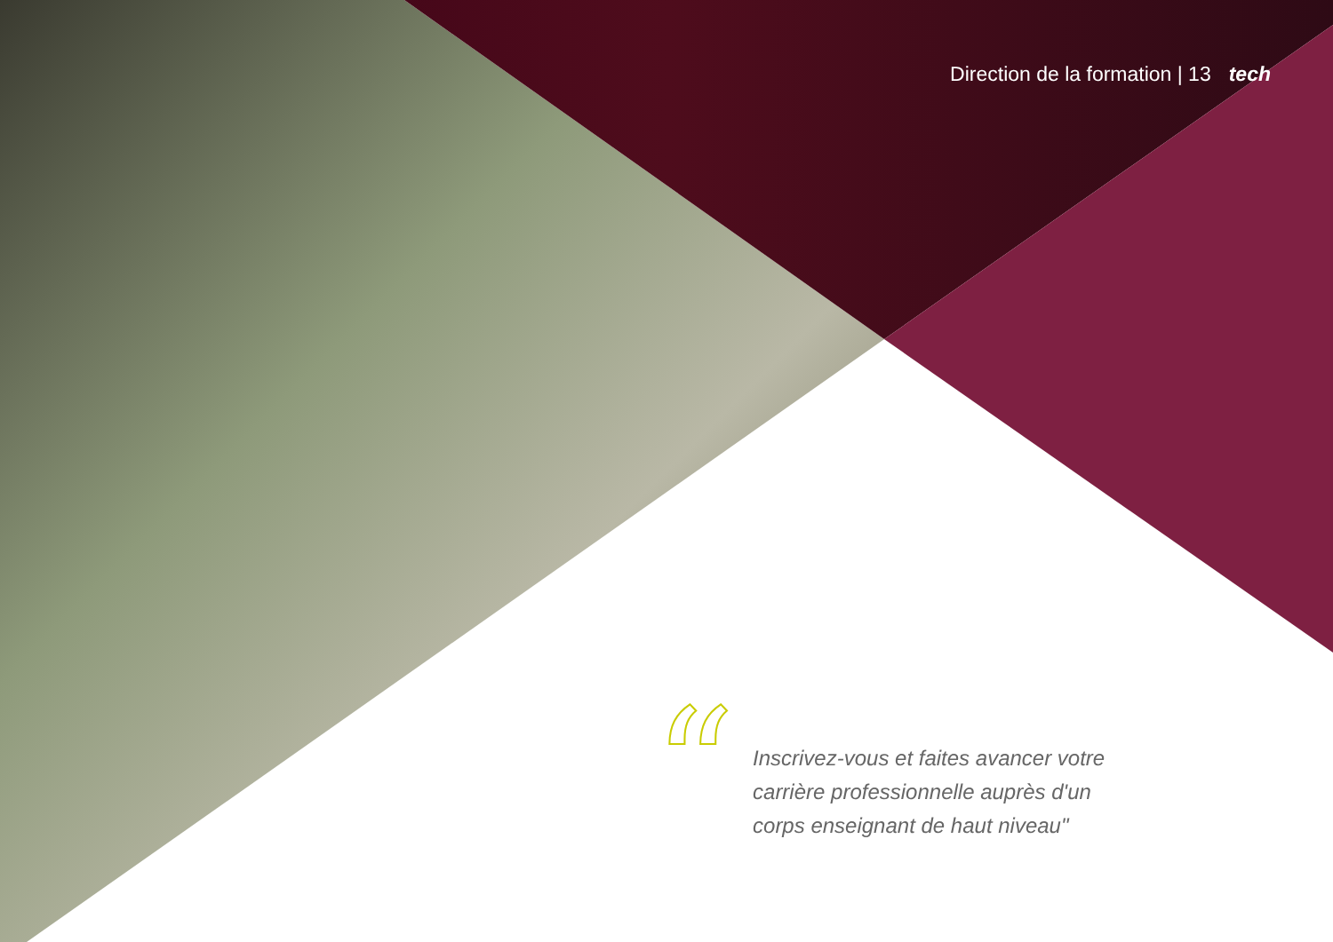Direction de la formation | 13 tech
“
Inscrivez-vous et faites avancer votre carrière professionnelle auprès d'un corps enseignant de haut niveau"